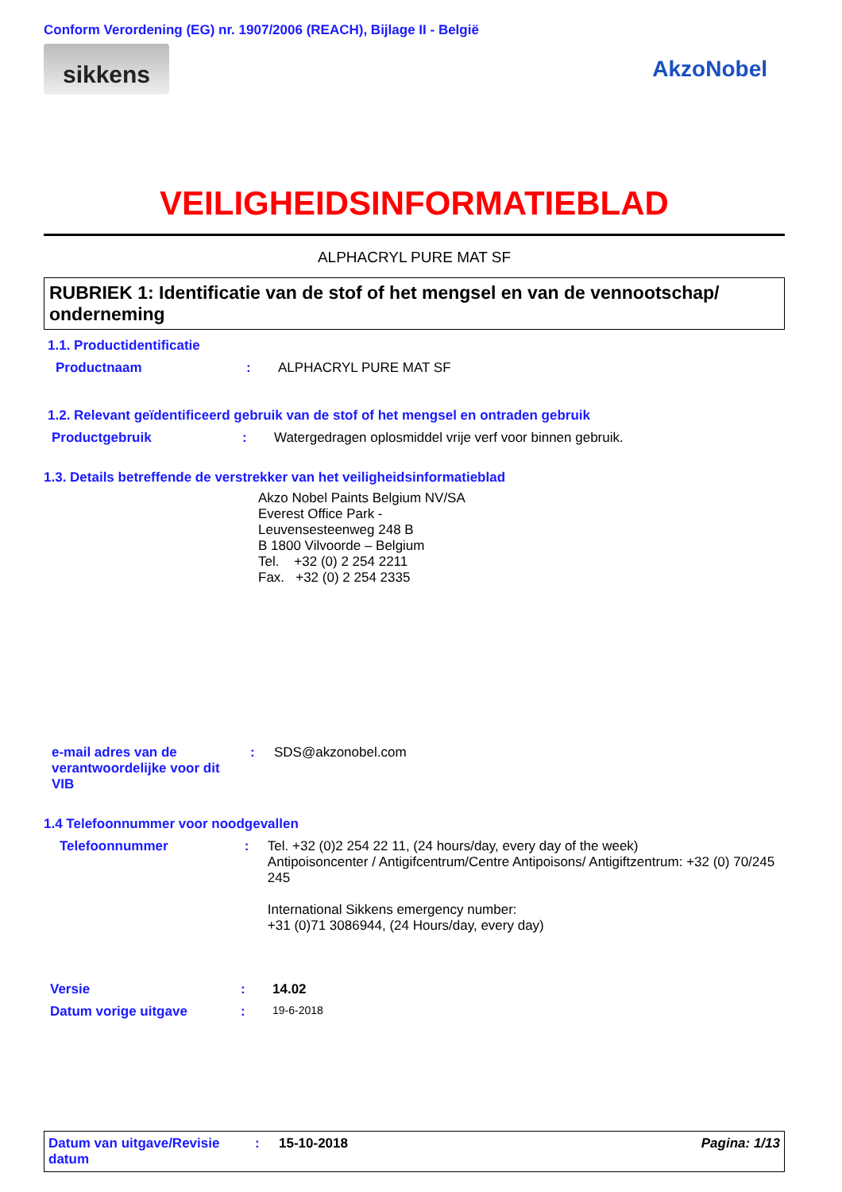Conform Verordening (EG) nr. 1907/2006 (REACH), Bijlage II - België
sikkens
AkzoNobel
VEILIGHEIDSINFORMATIEBLAD
ALPHACRYL PURE MAT SF
RUBRIEK 1: Identificatie van de stof of het mengsel en van de vennootschap/ onderneming
1.1. Productidentificatie
Productnaam : ALPHACRYL PURE MAT SF
1.2. Relevant geïdentificeerd gebruik van de stof of het mengsel en ontraden gebruik
Productgebruik : Watergedragen oplosmiddel vrije verf voor binnen gebruik.
1.3. Details betreffende de verstrekker van het veiligheidsinformatieblad
Akzo Nobel Paints Belgium NV/SA
Everest Office Park -
Leuvensesteenweg 248 B
B 1800 Vilvoorde – Belgium
Tel. +32 (0) 2 254 2211
Fax. +32 (0) 2 254 2335
e-mail adres van de verantwoordelijke voor dit VIB
: SDS@akzonobel.com
1.4 Telefoonnummer voor noodgevallen
Telefoonnummer :
Tel. +32 (0)2 254 22 11, (24 hours/day, every day of the week)
Antipoisoncenter / Antigifcentrum/Centre Antipoisons/ Antigiftzentrum: +32 (0) 70/245 245
International Sikkens emergency number:
+31 (0)71 3086944, (24 Hours/day, every day)
Versie : 14.02
Datum vorige uitgave :
19-6-2018
Datum van uitgave/Revisie datum
: 15-10-2018 Pagina: 1/13